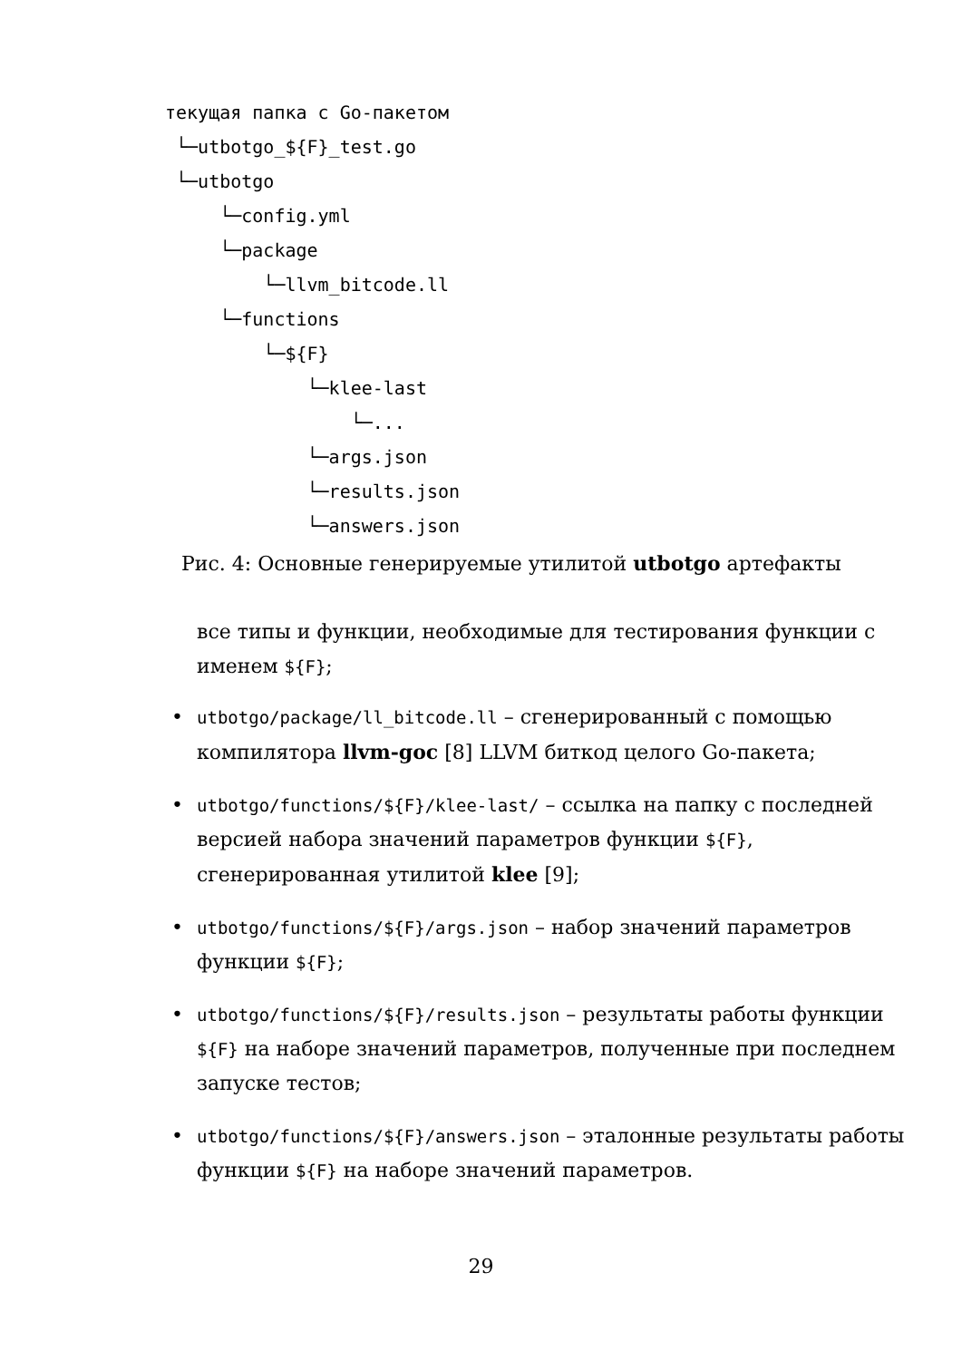текущая папка с Go-пакетом
└─utbotgo_${F}_test.go
└─utbotgo
└─config.yml
└─package
└─llvm_bitcode.ll
└─functions
└─${F}
└─klee-last
└─...
└─args.json
└─results.json
└─answers.json
Рис. 4: Основные генерируемые утилитой utbotgo артефакты
все типы и функции, необходимые для тестирования функции с именем ${F};
• utbotgo/package/ll_bitcode.ll – сгенерированный с помощью компилятора llvm-goc [8] LLVM биткод целого Go-пакета;
• utbotgo/functions/${F}/klee-last/ – ссылка на папку с последней версией набора значений параметров функции ${F}, сгенерированная утилитой klee [9];
• utbotgo/functions/${F}/args.json – набор значений параметров функции ${F};
• utbotgo/functions/${F}/results.json – результаты работы функции ${F} на наборе значений параметров, полученные при последнем запуске тестов;
• utbotgo/functions/${F}/answers.json – эталонные результаты работы функции ${F} на наборе значений параметров.
29